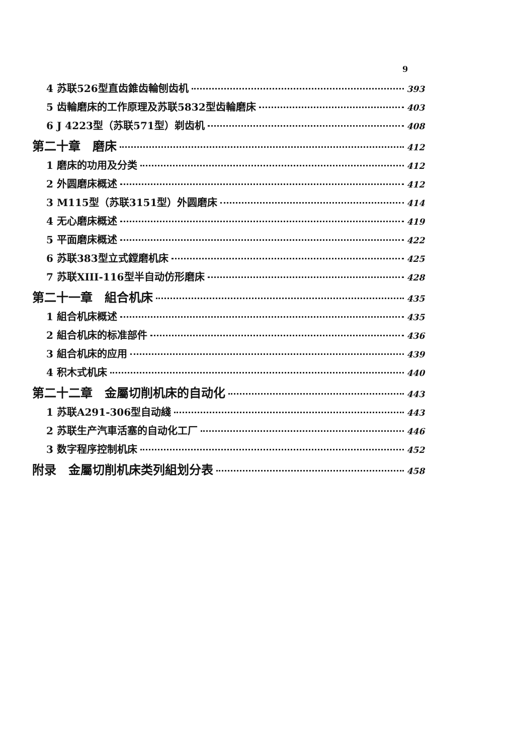9
4 苏联526型直齿錐齿輪刨齿机 393
5 齿輪磨床的工作原理及苏联5832型齿輪磨床 403
6 J 4223型（苏联571型）剃齿机 408
第二十章　磨床 412
1 磨床的功用及分类 412
2 外圆磨床概述 412
3 M115型（苏联3151型）外圆磨床 414
4 无心磨床概述 419
5 平面磨床概述 422
6 苏联383型立式鏜磨机床 425
7 苏联XIII-116型半自动仿形磨床 428
第二十一章　組合机床 435
1 組合机床概述 435
2 組合机床的标准部件 436
3 組合机床的应用 439
4 积木式机床 440
第二十二章　金屬切削机床的自动化 443
1 苏联A291-306型自动綫 443
2 苏联生产汽車活塞的自动化工厂 446
3 数字程序控制机床 452
附录　金屬切削机床类列組划分表 458